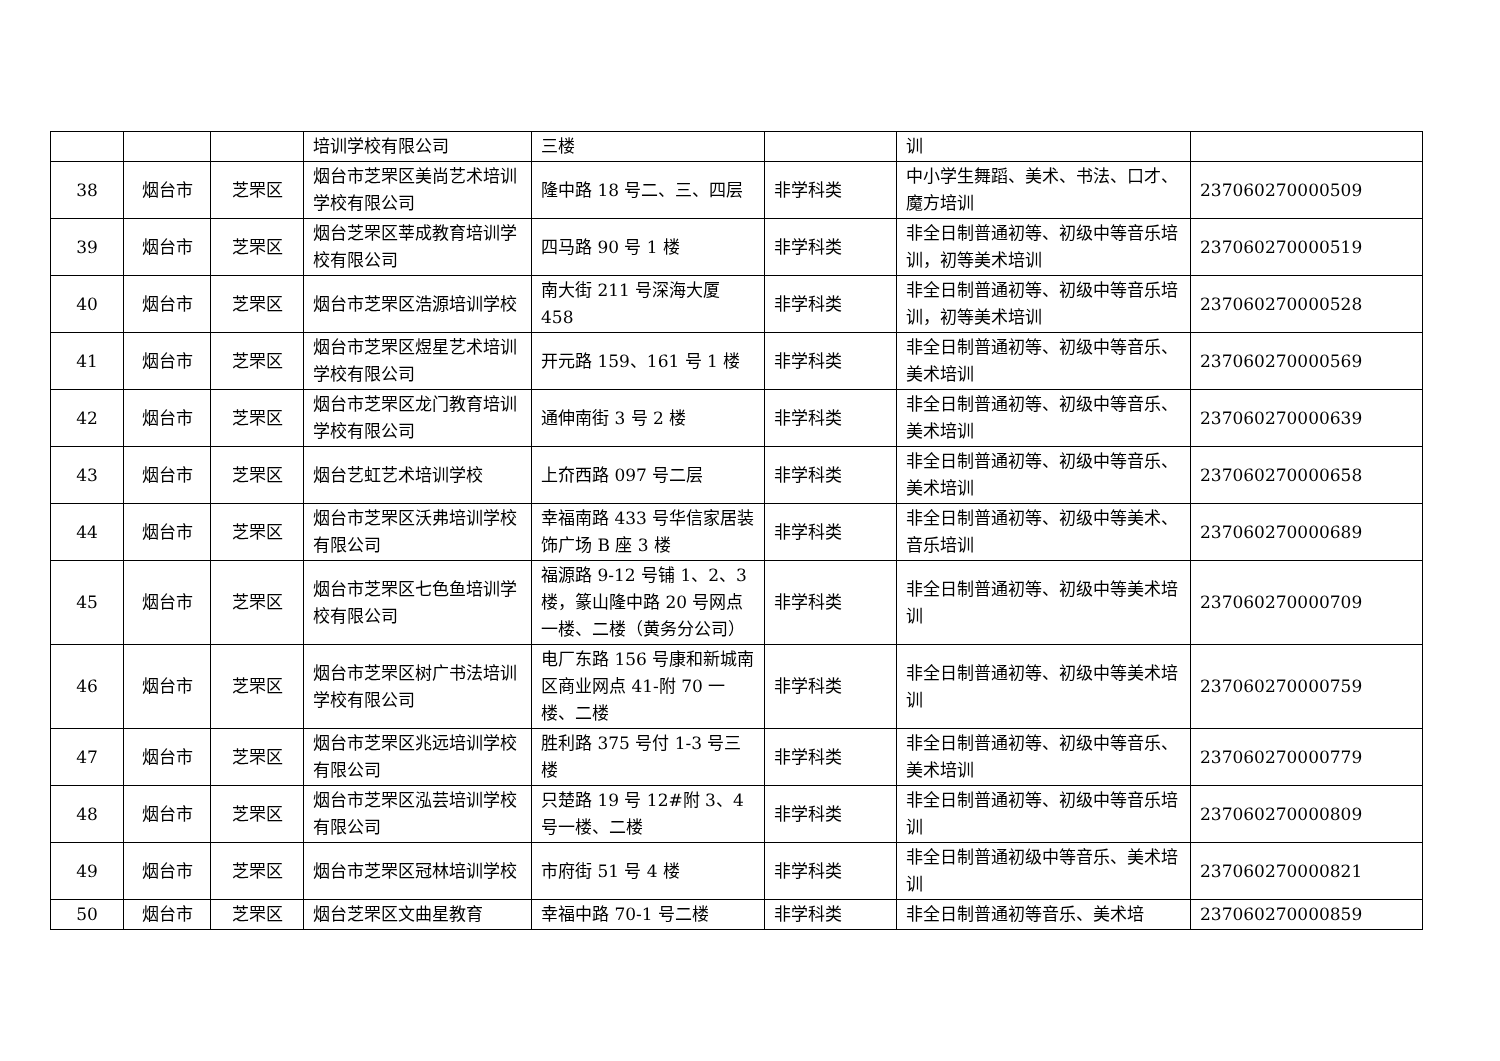| | | | 培训学校有限公司 | 三楼 | | 训 | |
| 38 | 烟台市 | 芝罘区 | 烟台市芝罘区美尚艺术培训学校有限公司 | 隆中路 18 号二、三、四层 | 非学科类 | 中小学生舞蹈、美术、书法、口才、魔方培训 | 237060270000509 |
| 39 | 烟台市 | 芝罘区 | 烟台芝罘区莘成教育培训学校有限公司 | 四马路 90 号 1 楼 | 非学科类 | 非全日制普通初等、初级中等音乐培训，初等美术培训 | 237060270000519 |
| 40 | 烟台市 | 芝罘区 | 烟台市芝罘区浩源培训学校 | 南大街 211 号深海大厦 458 | 非学科类 | 非全日制普通初等、初级中等音乐培训，初等美术培训 | 237060270000528 |
| 41 | 烟台市 | 芝罘区 | 烟台市芝罘区煜星艺术培训学校有限公司 | 开元路 159、161 号 1 楼 | 非学科类 | 非全日制普通初等、初级中等音乐、美术培训 | 237060270000569 |
| 42 | 烟台市 | 芝罘区 | 烟台市芝罘区龙门教育培训学校有限公司 | 通伸南街 3 号 2 楼 | 非学科类 | 非全日制普通初等、初级中等音乐、美术培训 | 237060270000639 |
| 43 | 烟台市 | 芝罘区 | 烟台艺虹艺术培训学校 | 上夼西路 097 号二层 | 非学科类 | 非全日制普通初等、初级中等音乐、美术培训 | 237060270000658 |
| 44 | 烟台市 | 芝罘区 | 烟台市芝罘区沃弗培训学校有限公司 | 幸福南路 433 号华信家居装饰广场 B 座 3 楼 | 非学科类 | 非全日制普通初等、初级中等美术、音乐培训 | 237060270000689 |
| 45 | 烟台市 | 芝罘区 | 烟台市芝罘区七色鱼培训学校有限公司 | 福源路 9-12 号铺 1、2、3 楼，篆山隆中路 20 号网点一楼、二楼（黄务分公司） | 非学科类 | 非全日制普通初等、初级中等美术培训 | 237060270000709 |
| 46 | 烟台市 | 芝罘区 | 烟台市芝罘区树广书法培训学校有限公司 | 电厂东路 156 号康和新城南区商业网点 41-附 70 一楼、二楼 | 非学科类 | 非全日制普通初等、初级中等美术培训 | 237060270000759 |
| 47 | 烟台市 | 芝罘区 | 烟台市芝罘区兆远培训学校有限公司 | 胜利路 375 号付 1-3 号三楼 | 非学科类 | 非全日制普通初等、初级中等音乐、美术培训 | 237060270000779 |
| 48 | 烟台市 | 芝罘区 | 烟台市芝罘区泓芸培训学校有限公司 | 只楚路 19 号 12#附 3、4 号一楼、二楼 | 非学科类 | 非全日制普通初等、初级中等音乐培训 | 237060270000809 |
| 49 | 烟台市 | 芝罘区 | 烟台市芝罘区冠林培训学校 | 市府街 51 号 4 楼 | 非学科类 | 非全日制普通初级中等音乐、美术培训 | 237060270000821 |
| 50 | 烟台市 | 芝罘区 | 烟台芝罘区文曲星教育 | 幸福中路 70-1 号二楼 | 非学科类 | 非全日制普通初等音乐、美术培 | 237060270000859 |